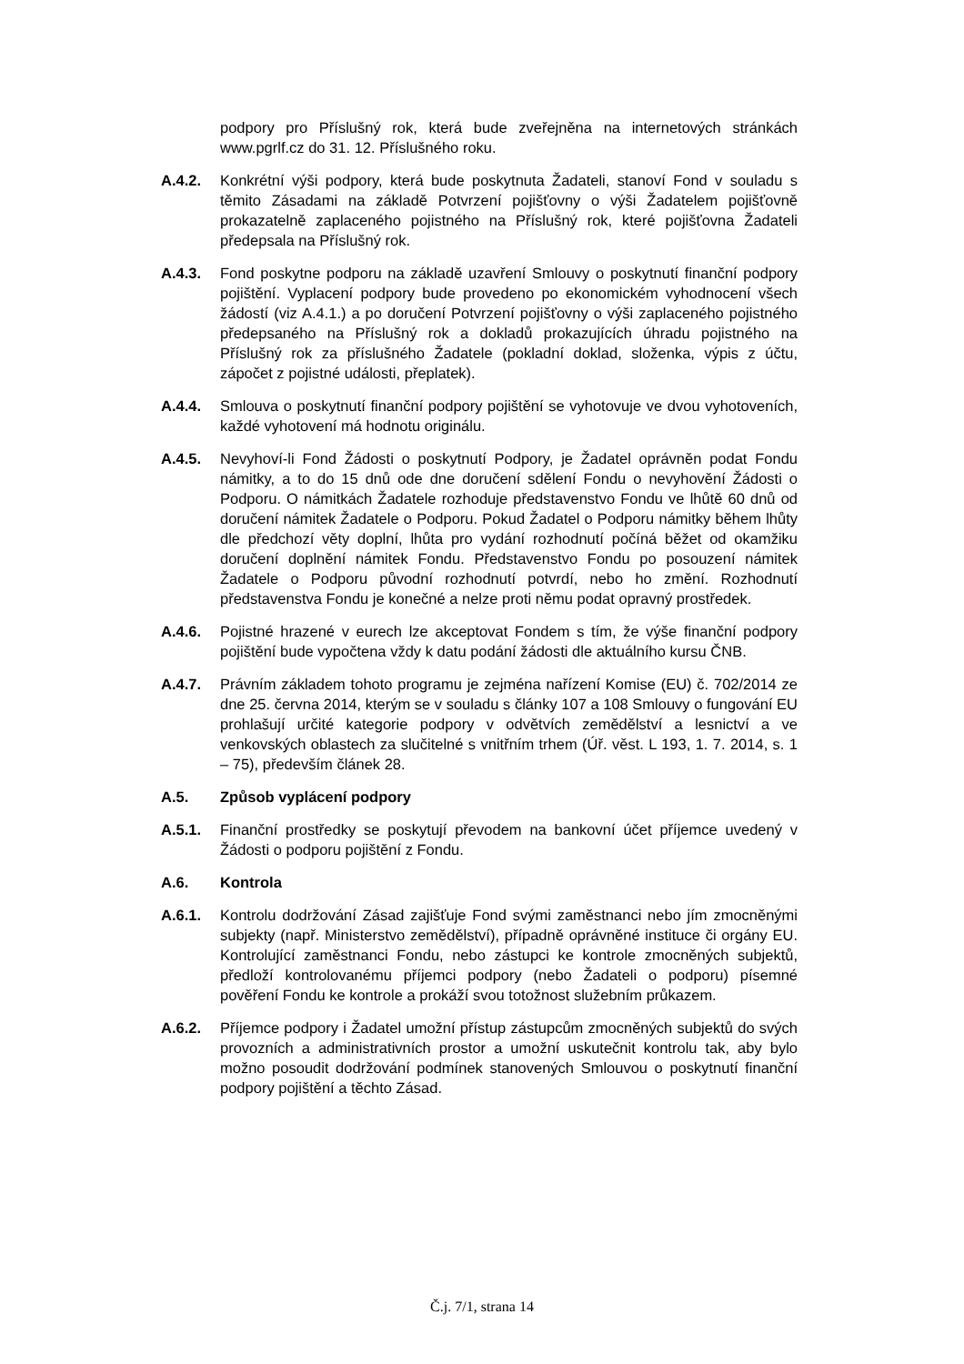podpory pro Příslušný rok, která bude zveřejněna na internetových stránkách www.pgrlf.cz do 31. 12. Příslušného roku.
A.4.2. Konkrétní výši podpory, která bude poskytnuta Žadateli, stanoví Fond v souladu s těmito Zásadami na základě Potvrzení pojišťovny o výši Žadatelem pojišťovně prokazatelně zaplaceného pojistného na Příslušný rok, které pojišťovna Žadateli předepsala na Příslušný rok.
A.4.3. Fond poskytne podporu na základě uzavření Smlouvy o poskytnutí finanční podpory pojištění. Vyplacení podpory bude provedeno po ekonomickém vyhodnocení všech žádostí (viz A.4.1.) a po doručení Potvrzení pojišťovny o výši zaplaceného pojistného předepsaného na Příslušný rok a dokladů prokazujících úhradu pojistného na Příslušný rok za příslušného Žadatele (pokladní doklad, složenka, výpis z účtu, zápočet z pojistné události, přeplatek).
A.4.4. Smlouva o poskytnutí finanční podpory pojištění se vyhotovuje ve dvou vyhotoveních, každé vyhotovení má hodnotu originálu.
A.4.5. Nevyhoví-li Fond Žádosti o poskytnutí Podpory, je Žadatel oprávněn podat Fondu námitky, a to do 15 dnů ode dne doručení sdělení Fondu o nevyhovění Žádosti o Podporu. O námitkách Žadatele rozhoduje představenstvo Fondu ve lhůtě 60 dnů od doručení námitek Žadatele o Podporu. Pokud Žadatel o Podporu námitky během lhůty dle předchozí věty doplní, lhůta pro vydání rozhodnutí počíná běžet od okamžiku doručení doplnění námitek Fondu. Představenstvo Fondu po posouzení námitek Žadatele o Podporu původní rozhodnutí potvrdí, nebo ho změní. Rozhodnutí představenstva Fondu je konečné a nelze proti němu podat opravný prostředek.
A.4.6. Pojistné hrazené v eurech lze akceptovat Fondem s tím, že výše finanční podpory pojištění bude vypočtena vždy k datu podání žádosti dle aktuálního kursu ČNB.
A.4.7. Právním základem tohoto programu je zejména nařízení Komise (EU) č. 702/2014 ze dne 25. června 2014, kterým se v souladu s články 107 a 108 Smlouvy o fungování EU prohlašují určité kategorie podpory v odvětvích zemědělství a lesnictví a ve venkovských oblastech za slučitelné s vnitřním trhem (Úř. věst. L 193, 1. 7. 2014, s. 1 – 75), především článek 28.
A.5. Způsob vyplácení podpory
A.5.1. Finanční prostředky se poskytují převodem na bankovní účet příjemce uvedený v Žádosti o podporu pojištění z Fondu.
A.6. Kontrola
A.6.1. Kontrolu dodržování Zásad zajišťuje Fond svými zaměstnanci nebo jím zmocněnými subjekty (např. Ministerstvo zemědělství), případně oprávněné instituce či orgány EU. Kontrolující zaměstnanci Fondu, nebo zástupci ke kontrole zmocněných subjektů, předloží kontrolovanému příjemci podpory (nebo Žadateli o podporu) písemné pověření Fondu ke kontrole a prokáží svou totožnost služebním průkazem.
A.6.2. Příjemce podpory i Žadatel umožní přístup zástupcům zmocněných subjektů do svých provozních a administrativních prostor a umožní uskutečnit kontrolu tak, aby bylo možno posoudit dodržování podmínek stanovených Smlouvou o poskytnutí finanční podpory pojištění a těchto Zásad.
Č.j. 7/1, strana 14